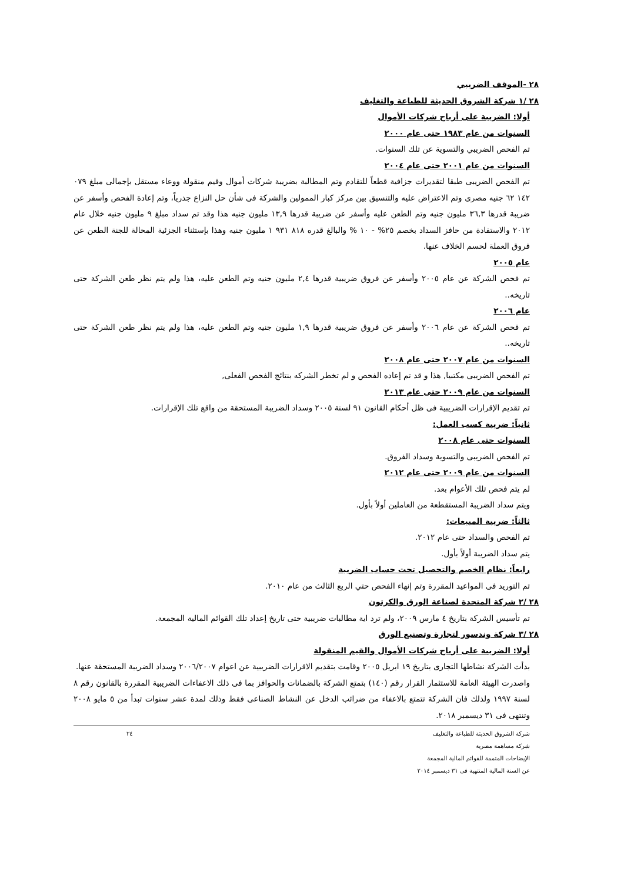٢٨ -الموقف الضريبي
٢٨ /١ شركة الشروق الحديثة للطباعة والتغليف
أولا: الضريبة على أرباح شركات الأموال
السنوات من عام ١٩٨٣ حتى عام ٢٠٠٠
تم الفحص الضريبي والتسوية عن تلك السنوات.
السنوات من عام ٢٠٠١ حتى عام ٢٠٠٤
تم الفحص الضريبى طبقا لتقديرات جزافية قطعاً للتقادم وتم المطالبة بضريبة شركات أموال وقيم منقولة ووعاء مستقل بإجمالى مبلغ ٠٧٩ ١٤٢ ٦٢ جنيه مصرى وتم الاعتراض عليه والتنسيق بين مركز كبار الممولين والشركة فى شأن حل النزاع جذرياً، وتم إعادة الفحص وأسفر عن ضريبة قدرها ٣٦,٣ مليون جنيه وتم الطعن عليه وأسفر عن ضريبة قدرها ١٣,٩ مليون جنيه هذا وقد تم سداد مبلغ ٩ مليون جنيه خلال عام ٢٠١٢ والاستفادة من حافز السداد بخصم ٢٥% - ١٠ % والبالغ قدره ٨١٨ ٩٣١ ١ مليون جنيه وهذا بإستثناء الجزئية المحالة للجنة الطعن عن فروق العملة لحسم الخلاف عنها.
عام ٢٠٠٥
تم فحص الشركة عن عام ٢٠٠٥ وأسفر عن فروق ضريبية قدرها ٢,٤ مليون جنيه وتم الطعن عليه، هذا ولم يتم نظر طعن الشركة حتى تاريخه..
عام ٢٠٠٦
تم فحص الشركة عن عام ٢٠٠٦ وأسفر عن فروق ضريبية قدرها ١,٩ مليون جنيه وتم الطعن عليه، هذا ولم يتم نظر طعن الشركة حتى تاريخه..
السنوات من عام ٢٠٠٧ حتى عام ٢٠٠٨
تم الفحص الضريبى مكتبيا, هذا و قد تم إعاده الفحص و لم تخطر الشركه بنتائج الفحص الفعلى,
السنوات من عام ٢٠٠٩ حتى عام ٢٠١٣
تم تقديم الإقرارات الضريبية فى ظل أحكام القانون ٩١ لسنة ٢٠٠٥ وسداد الضريبة المستحقة من واقع تلك الإقرارات.
ثانياً: ضريبة كسب العمل:
السنوات حتى عام ٢٠٠٨
تم الفحص الضريبى والتسوية وسداد الفروق.
السنوات من عام ٢٠٠٩ حتى عام ٢٠١٢
لم يتم فحص تلك الأعوام بعد.
ويتم سداد الضريبة المستقطعة من العاملين أولاً بأول.
ثالثاً: ضريبة المبيعات:
تم الفحص والسداد حتى عام ٢٠١٢.
يتم سداد الضريبة أولاً بأول.
رابعاً: نظام الخصم والتحصيل تحت حساب الضريبة
تم التوريد فى المواعيد المقررة وتم إنهاء الفحص حتي الربع الثالث من عام ٢٠١٠.
٢٨ /٢ شركة المتحدة لصناعة الورق والكرتون
تم تأسيس الشركة بتاريخ ٤ مارس ٢٠٠٩، ولم ترد اية مطالبات ضريبية حتى تاريخ إعداد تلك القوائم المالية المجمعة.
٢٨ /٣ شركة وندسور لتجارة وتصنيع الورق
أولا: الضريبة على أرباح شركات الأموال والقيم المنقولة
بدأت الشركة نشاطها التجارى بتاريخ ١٩ ابريل ٢٠٠٥ وقامت بتقديم الاقرارات الضريبية عن اعوام ٢٠٠٦/٢٠٠٧ وسداد الضريبة المستحقة عنها.
واصدرت الهيئة العامة للاستثمار القرار رقم (١٤٠) بتمتع الشركة بالضمانات والحوافز بما فى ذلك الاعفاءات الضريبية المقررة بالقانون رقم ٨ لسنة ١٩٩٧ ولذلك فان الشركة تتمتع بالاعفاء من ضرائب الدخل عن النشاط الصناعى فقط وذلك لمدة عشر سنوات تبدأ من ٥ مايو ٢٠٠٨ وتنتهى فى ٣١ ديسمبر ٢٠١٨.
شركة الشروق الحديثة للطباعة والتغليف
شركة مساهمة مصرية
الإيضاحات المتممة للقوائم المالية المجمعة
عن السنة المالية المنتهية فى ٣١ ديسمبر ٢٠١٤
٢٤